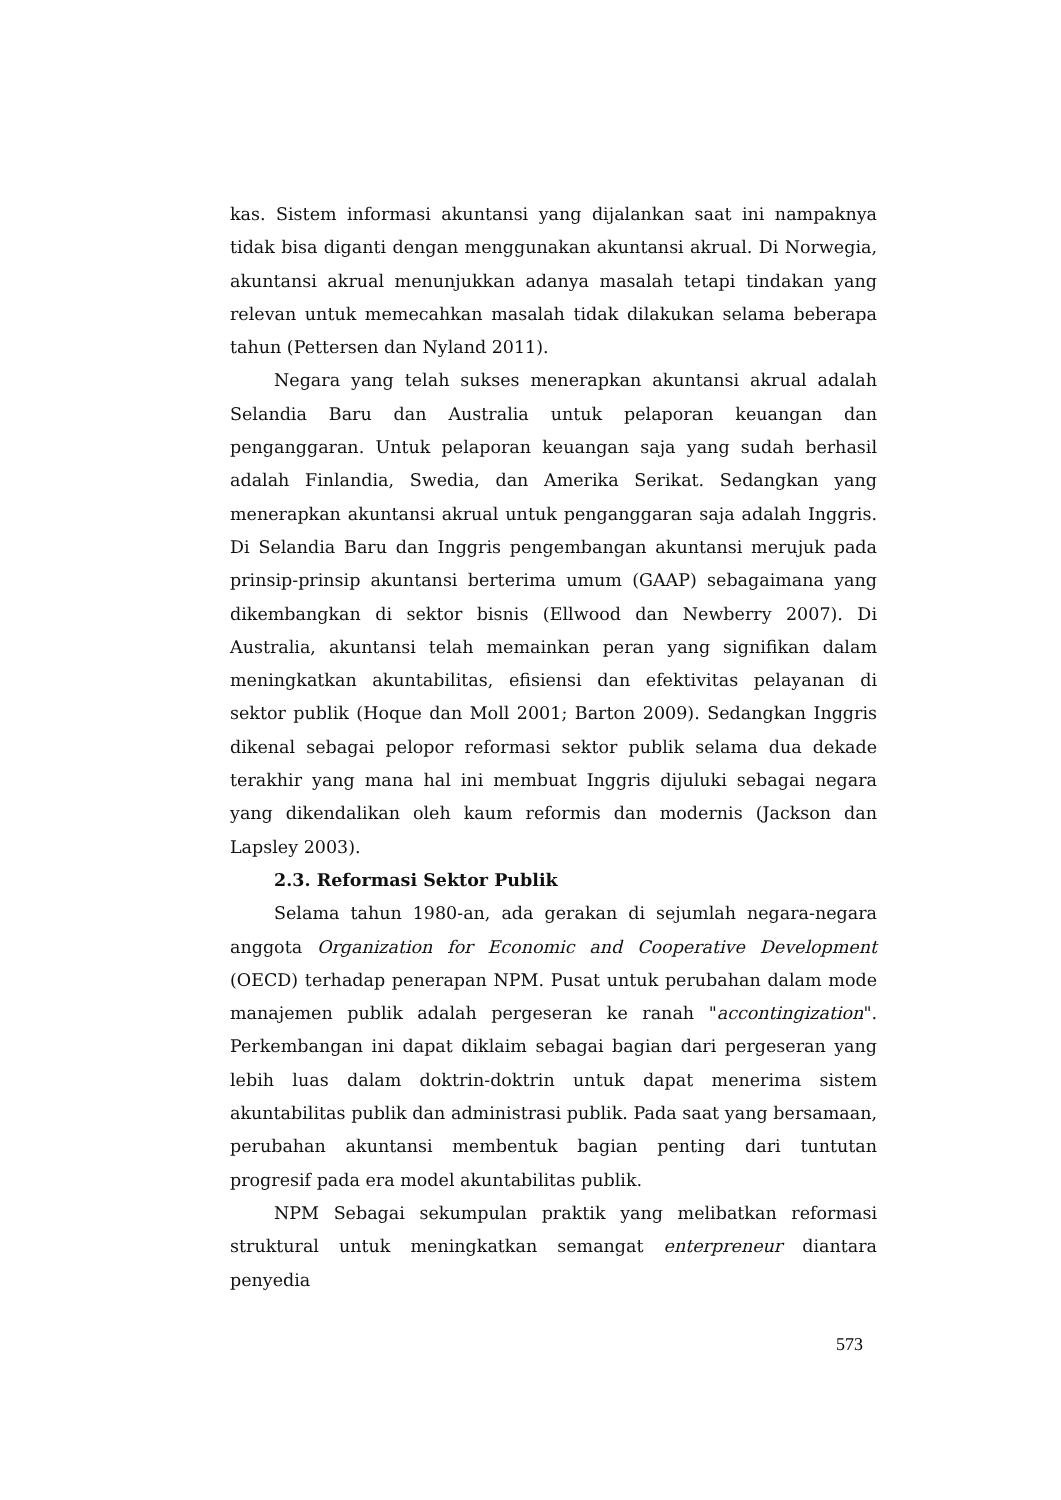kas. Sistem informasi akuntansi yang dijalankan saat ini nampaknya tidak bisa diganti dengan menggunakan akuntansi akrual. Di Norwegia, akuntansi akrual menunjukkan adanya masalah tetapi tindakan yang relevan untuk memecahkan masalah tidak dilakukan selama beberapa tahun (Pettersen dan Nyland 2011).
Negara yang telah sukses menerapkan akuntansi akrual adalah Selandia Baru dan Australia untuk pelaporan keuangan dan penganggaran. Untuk pelaporan keuangan saja yang sudah berhasil adalah Finlandia, Swedia, dan Amerika Serikat. Sedangkan yang menerapkan akuntansi akrual untuk penganggaran saja adalah Inggris. Di Selandia Baru dan Inggris pengembangan akuntansi merujuk pada prinsip-prinsip akuntansi berterima umum (GAAP) sebagaimana yang dikembangkan di sektor bisnis (Ellwood dan Newberry 2007). Di Australia, akuntansi telah memainkan peran yang signifikan dalam meningkatkan akuntabilitas, efisiensi dan efektivitas pelayanan di sektor publik (Hoque dan Moll 2001; Barton 2009). Sedangkan Inggris dikenal sebagai pelopor reformasi sektor publik selama dua dekade terakhir yang mana hal ini membuat Inggris dijuluki sebagai negara yang dikendalikan oleh kaum reformis dan modernis (Jackson dan Lapsley 2003).
2.3. Reformasi Sektor Publik
Selama tahun 1980-an, ada gerakan di sejumlah negara-negara anggota Organization for Economic and Cooperative Development (OECD) terhadap penerapan NPM. Pusat untuk perubahan dalam mode manajemen publik adalah pergeseran ke ranah "accontingization". Perkembangan ini dapat diklaim sebagai bagian dari pergeseran yang lebih luas dalam doktrin-doktrin untuk dapat menerima sistem akuntabilitas publik dan administrasi publik. Pada saat yang bersamaan, perubahan akuntansi membentuk bagian penting dari tuntutan progresif pada era model akuntabilitas publik.
NPM Sebagai sekumpulan praktik yang melibatkan reformasi struktural untuk meningkatkan semangat enterpreneur diantara penyedia
573